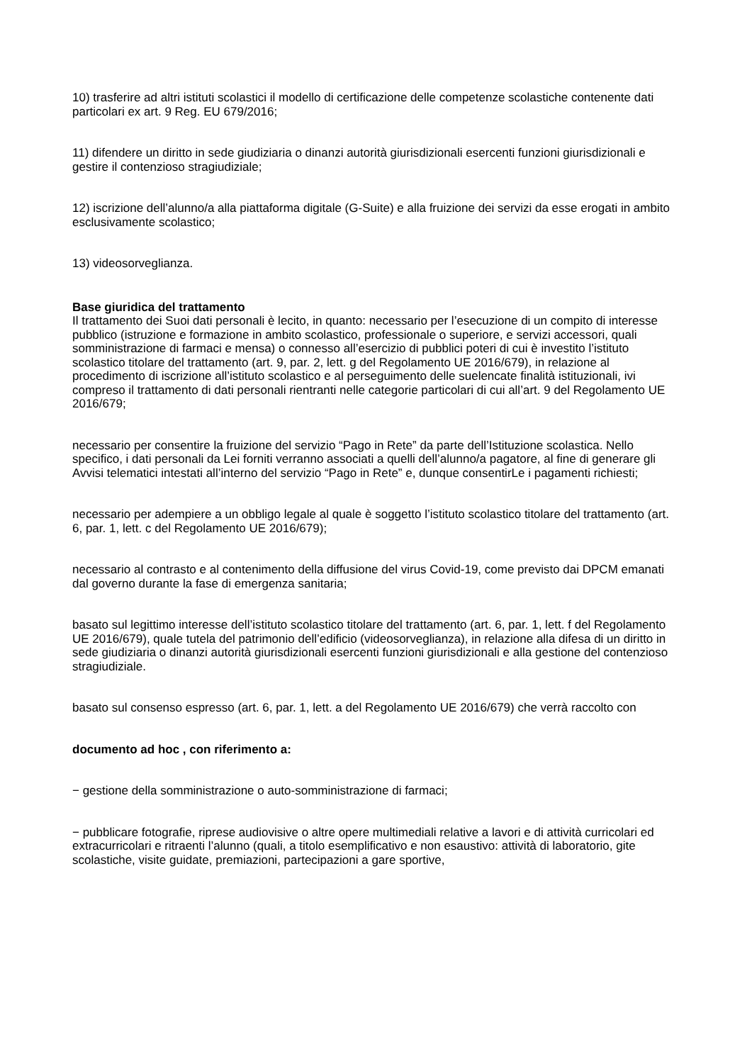10) trasferire ad altri istituti scolastici il modello di certificazione delle competenze scolastiche contenente dati particolari ex art. 9 Reg. EU 679/2016;
11) difendere un diritto in sede giudiziaria o dinanzi autorità giurisdizionali esercenti funzioni giurisdizionali e gestire il contenzioso stragiudiziale;
12) iscrizione dell’alunno/a alla piattaforma digitale (G-Suite) e alla fruizione dei servizi da esse erogati in ambito esclusivamente scolastico;
13) videosorveglianza.
Base giuridica del trattamento
Il trattamento dei Suoi dati personali è lecito, in quanto: necessario per l’esecuzione di un compito di interesse pubblico (istruzione e formazione in ambito scolastico, professionale o superiore, e servizi accessori, quali somministrazione di farmaci e mensa) o connesso all’esercizio di pubblici poteri di cui è investito l’istituto scolastico titolare del trattamento (art. 9, par. 2, lett. g del Regolamento UE 2016/679), in relazione al procedimento di iscrizione all’istituto scolastico e al perseguimento delle suelencate finalità istituzionali, ivi compreso il trattamento di dati personali rientranti nelle categorie particolari di cui all’art. 9 del Regolamento UE 2016/679;
necessario per consentire la fruizione del servizio “Pago in Rete” da parte dell’Istituzione scolastica. Nello specifico, i dati personali da Lei forniti verranno associati a quelli dell’alunno/a pagatore, al fine di generare gli Avvisi telematici intestati all’interno del servizio “Pago in Rete” e, dunque consentirLe i pagamenti richiesti;
necessario per adempiere a un obbligo legale al quale è soggetto l’istituto scolastico titolare del trattamento (art. 6, par. 1, lett. c del Regolamento UE 2016/679);
necessario al contrasto e al contenimento della diffusione del virus Covid-19, come previsto dai DPCM emanati dal governo durante la fase di emergenza sanitaria;
basato sul legittimo interesse dell’istituto scolastico titolare del trattamento (art. 6, par. 1, lett. f del Regolamento UE 2016/679), quale tutela del patrimonio dell’edificio (videosorveglianza), in relazione alla difesa di un diritto in sede giudiziaria o dinanzi autorità giurisdizionali esercenti funzioni giurisdizionali e alla gestione del contenzioso stragiudiziale.
basato sul consenso espresso (art. 6, par. 1, lett. a del Regolamento UE 2016/679) che verrà raccolto con
documento ad hoc , con riferimento a:
− gestione della somministrazione o auto-somministrazione di farmaci;
− pubblicare fotografie, riprese audiovisive o altre opere multimediali relative a lavori e di attività curricolari ed extracurricolari e ritraenti l’alunno (quali, a titolo esemplificativo e non esaustivo: attività di laboratorio, gite scolastiche, visite guidate, premiazioni, partecipazioni a gare sportive,